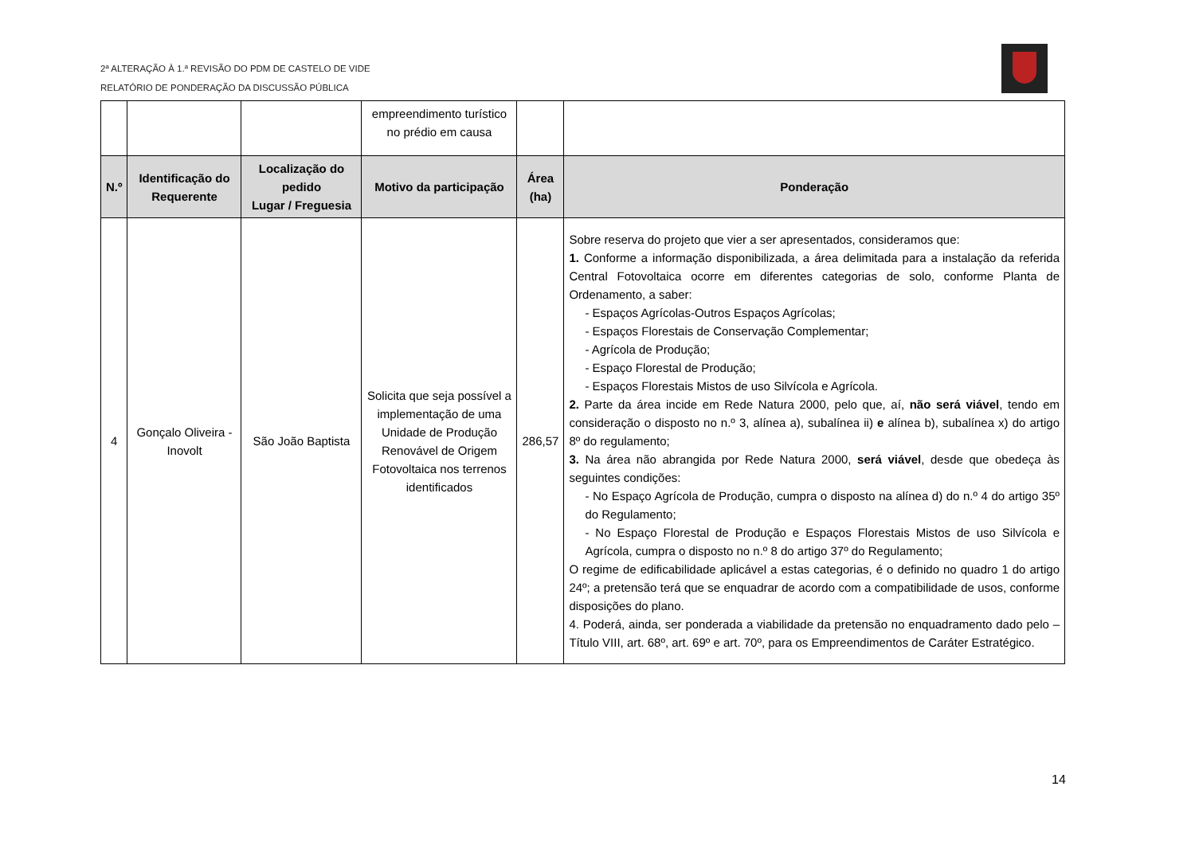2ª ALTERAÇÃO À 1.ª REVISÃO DO PDM DE CASTELO DE VIDE
RELATÓRIO DE PONDERAÇÃO DA DISCUSSÃO PÚBLICA
| | | | empreendimento turístico no prédio em causa | | |
| N.º | Identificação do Requerente | Localização do pedido Lugar / Freguesia | Motivo da participação | Área (ha) | Ponderação |
| 4 | Gonçalo Oliveira - Inovolt | São João Baptista | Solicita que seja possível a implementação de uma Unidade de Produção Renovável de Origem Fotovoltaica nos terrenos identificados | 286,57 | Sobre reserva do projeto que vier a ser apresentados, consideramos que: 1. Conforme a informação disponibilizada, a área delimitada para a instalação da referida Central Fotovoltaica ocorre em diferentes categorias de solo, conforme Planta de Ordenamento, a saber: - Espaços Agrícolas-Outros Espaços Agrícolas; - Espaços Florestais de Conservação Complementar; - Agrícola de Produção; - Espaço Florestal de Produção; - Espaços Florestais Mistos de uso Silvícola e Agrícola. 2. Parte da área incide em Rede Natura 2000, pelo que, aí, não será viável , tendo em consideração o disposto no n.º 3, alínea a), subalínea ii) e alínea b), subalínea x) do artigo 8º do regulamento; 3. Na área não abrangida por Rede Natura 2000, será viável , desde que obedeça às seguintes condições: - No Espaço Agrícola de Produção, cumpra o disposto na alínea d) do n.º 4 do artigo 35º do Regulamento; - No Espaço Florestal de Produção e Espaços Florestais Mistos de uso Silvícola e Agrícola, cumpra o disposto no n.º 8 do artigo 37º do Regulamento; O regime de edificabilidade aplicável a estas categorias, é o definido no quadro 1 do artigo 24º; a pretensão terá que se enquadrar de acordo com a compatibilidade de usos, conforme disposições do plano. 4. Poderá, ainda, ser ponderada a viabilidade da pretensão no enquadramento dado pelo – Título VIII, art. 68º, art. 69º e art. 70º, para os Empreendimentos de Caráter Estratégico. |
14